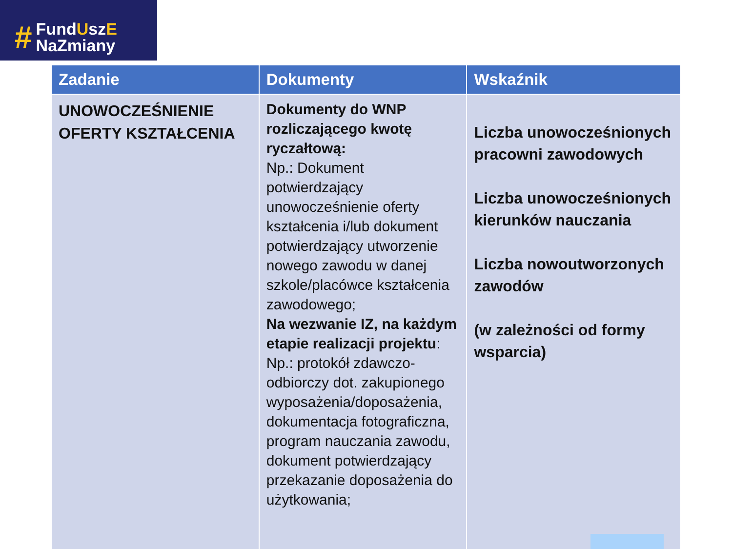#
FundUszE
NaZmiany
| Zadanie | Dokumenty | Wskaźnik |
| --- | --- | --- |
| UNOWOCZEŚNIENIE OFERTY KSZTAŁCENIA | Dokumenty do WNP rozliczającego kwotę ryczałtową: Np.: Dokument potwierdzający unowocześnienie oferty kształcenia i/lub dokument potwierdzający utworzenie nowego zawodu w danej szkole/placówce kształcenia zawodowego; Na wezwanie IZ, na każdym etapie realizacji projektu : Np.: protokół zdawczo-odbiorczy dot. zakupionego wyposażenia/doposażenia, dokumentacja fotograficzna, program nauczania zawodu, dokument potwierdzający przekazanie doposażenia do użytkowania; | Liczba unowocześnionych pracowni zawodowych Liczba unowocześnionych kierunków nauczania Liczba nowoutworzonych zawodów (w zależności od formy wsparcia) |